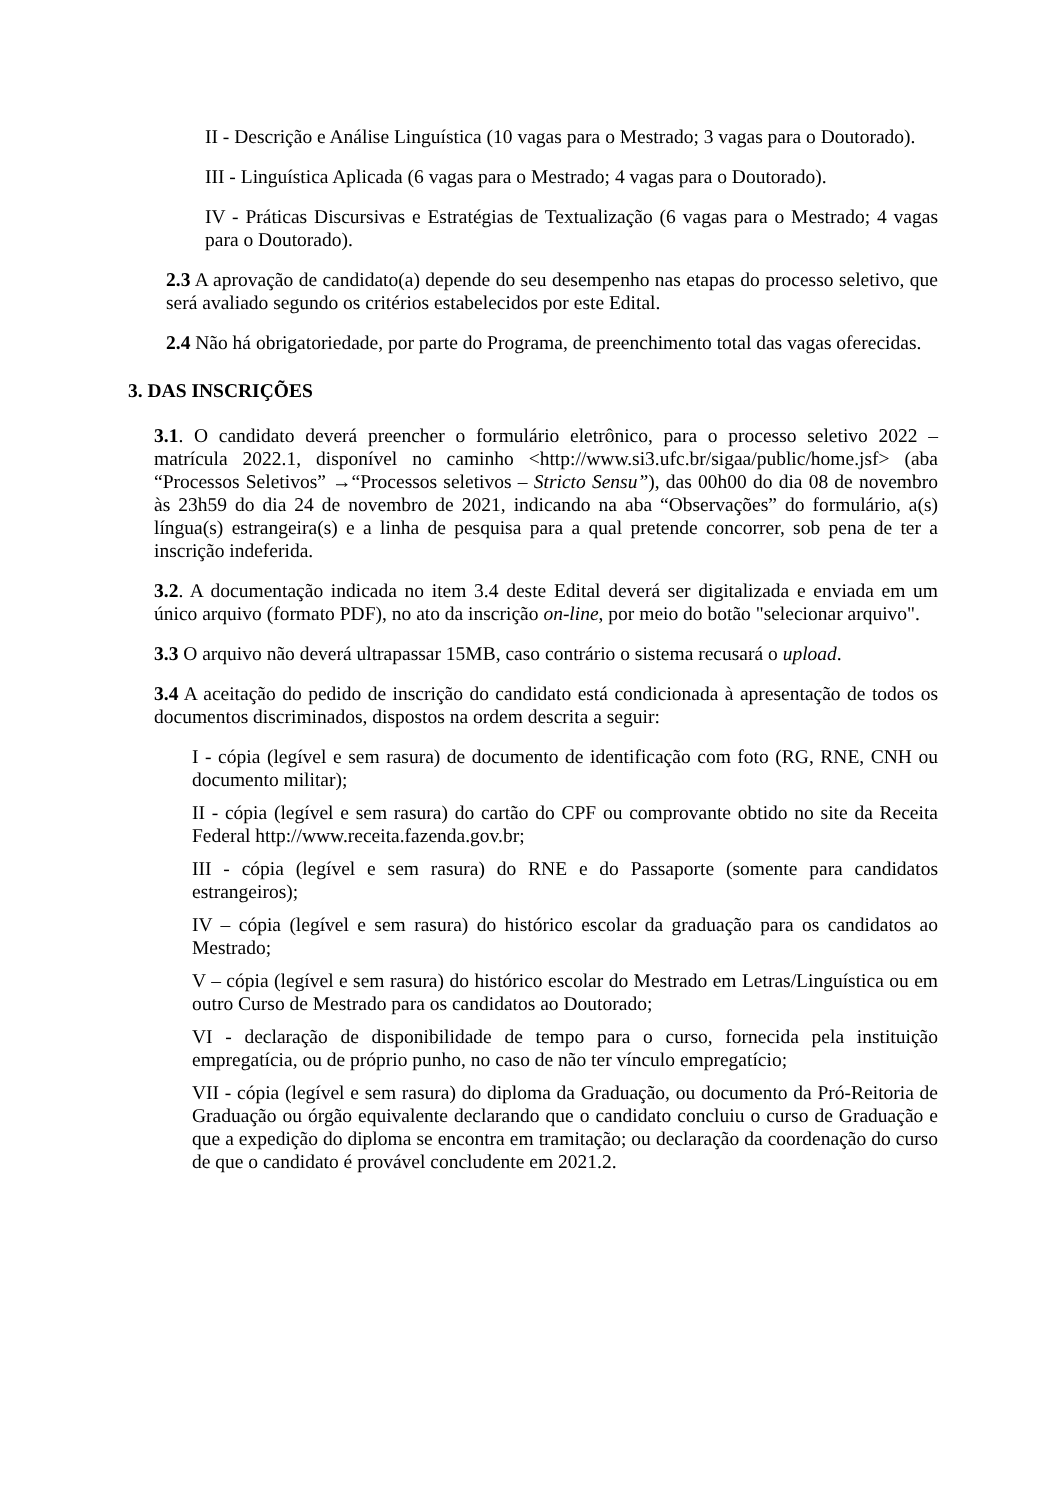II - Descrição e Análise Linguística (10 vagas para o Mestrado; 3 vagas para o Doutorado).
III - Linguística Aplicada (6 vagas para o Mestrado; 4 vagas para o Doutorado).
IV - Práticas Discursivas e Estratégias de Textualização (6 vagas para o Mestrado; 4 vagas para o Doutorado).
2.3 A aprovação de candidato(a) depende do seu desempenho nas etapas do processo seletivo, que será avaliado segundo os critérios estabelecidos por este Edital.
2.4 Não há obrigatoriedade, por parte do Programa, de preenchimento total das vagas oferecidas.
3. DAS INSCRIÇÕES
3.1. O candidato deverá preencher o formulário eletrônico, para o processo seletivo 2022 – matrícula 2022.1, disponível no caminho <http://www.si3.ufc.br/sigaa/public/home.jsf> (aba “Processos Seletivos” →“Processos seletivos – Stricto Sensu”), das 00h00 do dia 08 de novembro às 23h59 do dia 24 de novembro de 2021, indicando na aba “Observações” do formulário, a(s) língua(s) estrangeira(s) e a linha de pesquisa para a qual pretende concorrer, sob pena de ter a inscrição indeferida.
3.2. A documentação indicada no item 3.4 deste Edital deverá ser digitalizada e enviada em um único arquivo (formato PDF), no ato da inscrição on-line, por meio do botão "selecionar arquivo".
3.3 O arquivo não deverá ultrapassar 15MB, caso contrário o sistema recusará o upload.
3.4 A aceitação do pedido de inscrição do candidato está condicionada à apresentação de todos os documentos discriminados, dispostos na ordem descrita a seguir:
I - cópia (legível e sem rasura) de documento de identificação com foto (RG, RNE, CNH ou documento militar);
II - cópia (legível e sem rasura) do cartão do CPF ou comprovante obtido no site da Receita Federal http://www.receita.fazenda.gov.br;
III - cópia (legível e sem rasura) do RNE e do Passaporte (somente para candidatos estrangeiros);
IV – cópia (legível e sem rasura) do histórico escolar da graduação para os candidatos ao Mestrado;
V – cópia (legível e sem rasura) do histórico escolar do Mestrado em Letras/Linguística ou em outro Curso de Mestrado para os candidatos ao Doutorado;
VI - declaração de disponibilidade de tempo para o curso, fornecida pela instituição empregatícia, ou de próprio punho, no caso de não ter vínculo empregatício;
VII - cópia (legível e sem rasura) do diploma da Graduação, ou documento da Pró-Reitoria de Graduação ou órgão equivalente declarando que o candidato concluiu o curso de Graduação e que a expedição do diploma se encontra em tramitação; ou declaração da coordenação do curso de que o candidato é provável concludente em 2021.2.